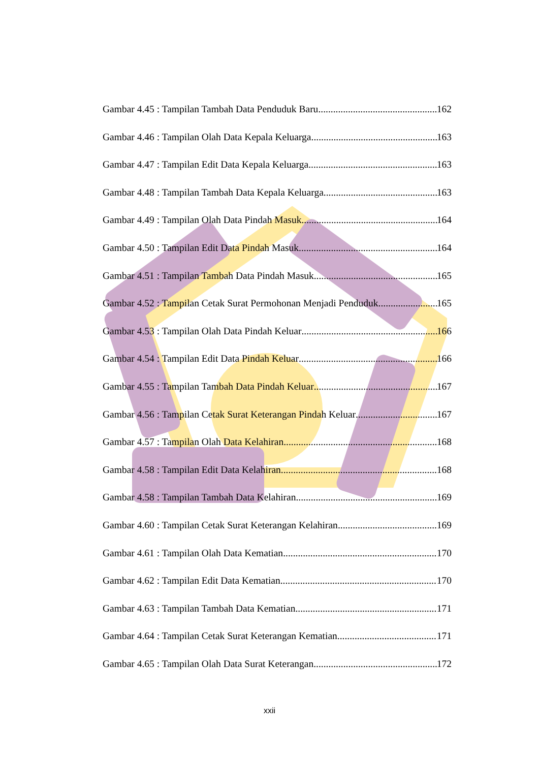Gambar 4.45 : Tampilan Tambah Data Penduduk Baru 162
Gambar 4.46 : Tampilan Olah Data Kepala Keluarga 163
Gambar 4.47 : Tampilan Edit Data Kepala Keluarga 163
Gambar 4.48 : Tampilan Tambah Data Kepala Keluarga 163
Gambar 4.49 : Tampilan Olah Data Pindah Masuk 164
Gambar 4.50 : Tampilan Edit Data Pindah Masuk 164
Gambar 4.51 : Tampilan Tambah Data Pindah Masuk 165
Gambar 4.52 : Tampilan Cetak Surat Permohonan Menjadi Penduduk 165
Gambar 4.53 : Tampilan Olah Data Pindah Keluar 166
Gambar 4.54 : Tampilan Edit Data Pindah Keluar 166
Gambar 4.55 : Tampilan Tambah Data Pindah Keluar 167
Gambar 4.56 : Tampilan Cetak Surat Keterangan Pindah Keluar 167
Gambar 4.57 : Tampilan Olah Data Kelahiran 168
Gambar 4.58 : Tampilan Edit Data Kelahiran 168
Gambar 4.58 : Tampilan Tambah Data Kelahiran 169
Gambar 4.60 : Tampilan Cetak Surat Keterangan Kelahiran 169
Gambar 4.61 : Tampilan Olah Data Kematian 170
Gambar 4.62 : Tampilan Edit Data Kematian 170
Gambar 4.63 : Tampilan Tambah Data Kematian 171
Gambar 4.64 : Tampilan Cetak Surat Keterangan Kematian 171
Gambar 4.65 : Tampilan Olah Data Surat Keterangan 172
xxii